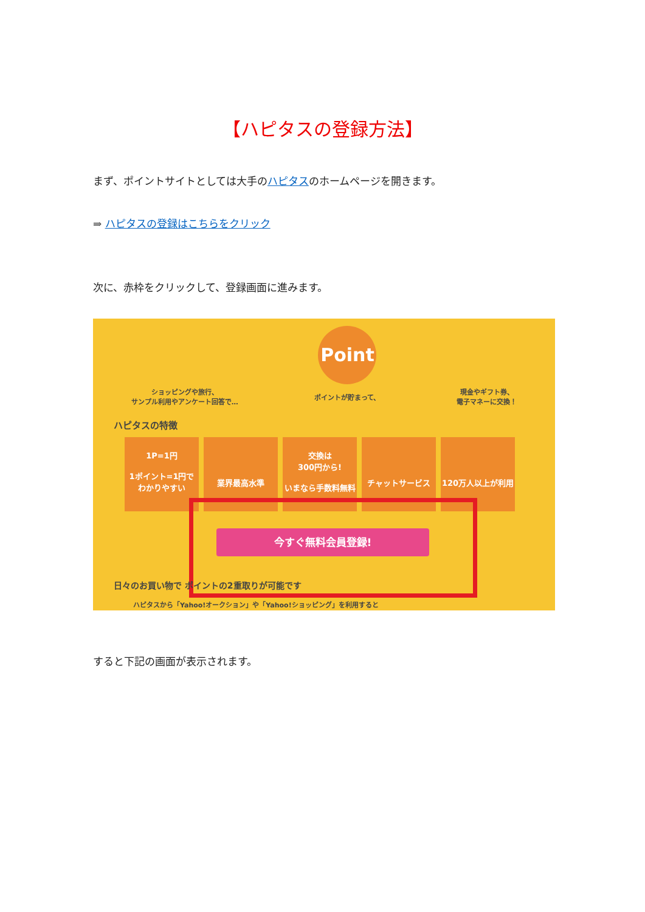【ハピタスの登録方法】
まず、ポイントサイトとしては大手のハピタスのホームページを開きます。
⇒ ハピタスの登録はこちらをクリック
次に、赤枠をクリックして、登録画面に進みます。
ショッピングや旅行、
サンプル利用やアンケート回答で…
Point
ポイントが貯まって、
現金やギフト券、
電子マネーに交換！
ハピタスの特徴
1P=1円
1ポイント=1円で
わかりやすい
業界最高水準 交換は
300円から!
いまなら手数料無料
チャットサービス
120万人以上が利用
今すぐ無料会員登録!
日々のお買い物で ポイントの2重取りが可能です
ハピタスから「Yahoo!オークション」や「Yahoo!ショッピング」を利用すると
すると下記の画面が表示されます。